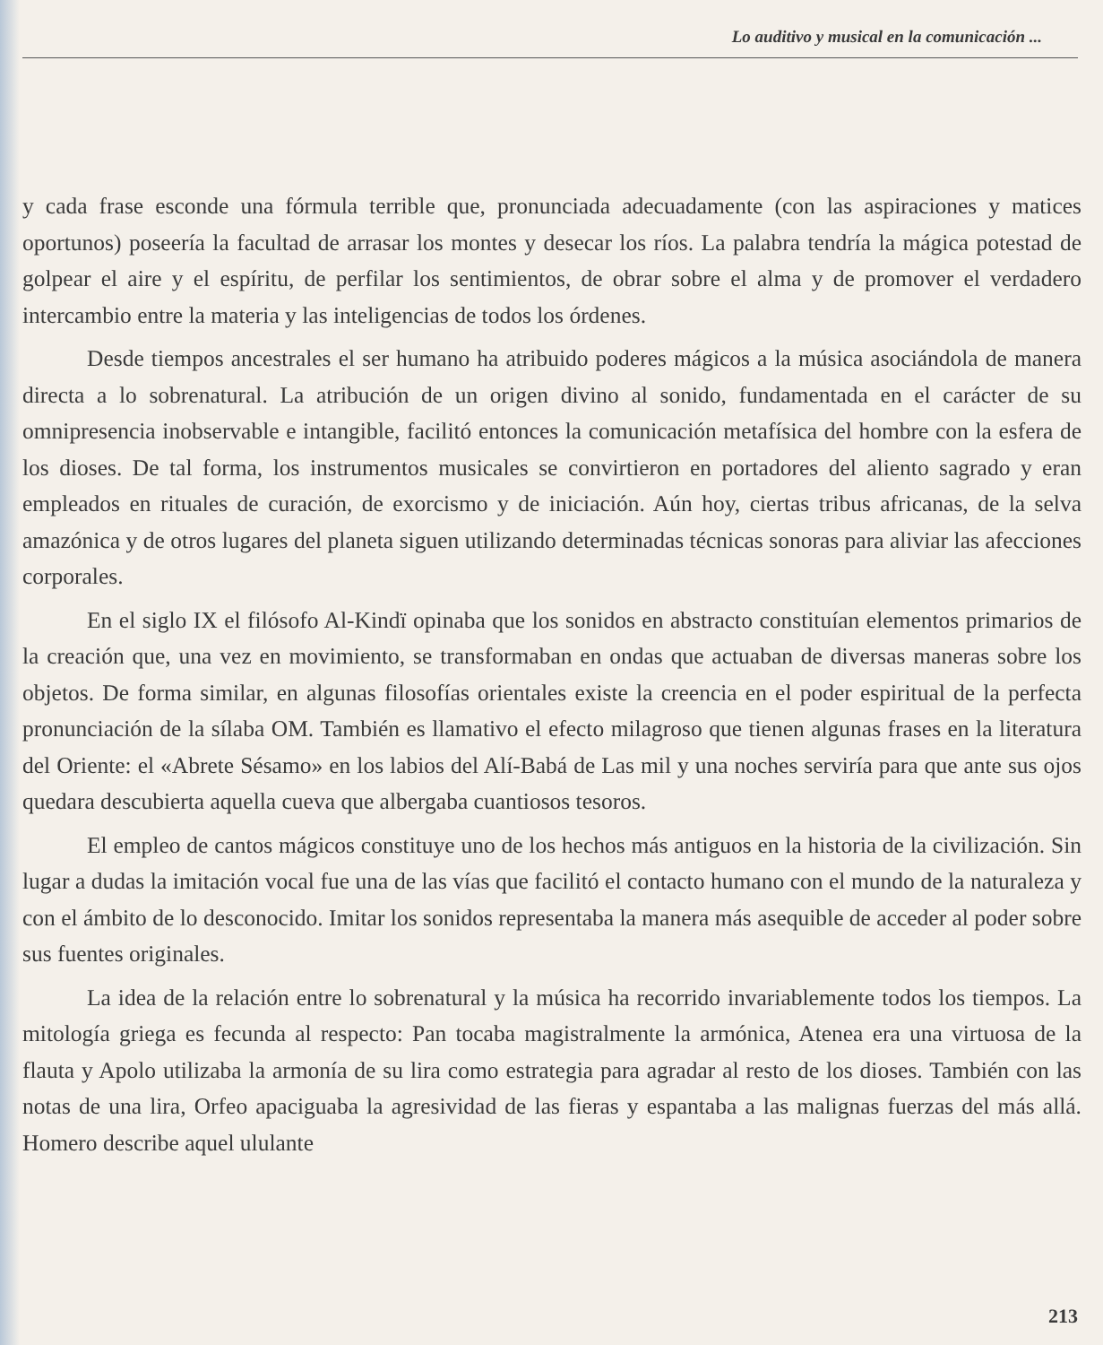Lo auditivo y musical en la comunicación ...
y cada frase esconde una fórmula terrible que, pronunciada adecuadamente (con las aspiraciones y matices oportunos) poseería la facultad de arrasar los montes y desecar los ríos. La palabra tendría la mágica potestad de golpear el aire y el espíritu, de perfilar los sentimientos, de obrar sobre el alma y de promover el verdadero intercambio entre la materia y las inteligencias de todos los órdenes.
Desde tiempos ancestrales el ser humano ha atribuido poderes mágicos a la música asociándola de manera directa a lo sobrenatural. La atribución de un origen divino al sonido, fundamentada en el carácter de su omnipresencia inobservable e intangible, facilitó entonces la comunicación metafísica del hombre con la esfera de los dioses. De tal forma, los instrumentos musicales se convirtieron en portadores del aliento sagrado y eran empleados en rituales de curación, de exorcismo y de iniciación. Aún hoy, ciertas tribus africanas, de la selva amazónica y de otros lugares del planeta siguen utilizando determinadas técnicas sonoras para aliviar las afecciones corporales.
En el siglo IX el filósofo Al-Kindï opinaba que los sonidos en abstracto constituían elementos primarios de la creación que, una vez en movimiento, se transformaban en ondas que actuaban de diversas maneras sobre los objetos. De forma similar, en algunas filosofías orientales existe la creencia en el poder espiritual de la perfecta pronunciación de la sílaba OM. También es llamativo el efecto milagroso que tienen algunas frases en la literatura del Oriente: el «Abrete Sésamo» en los labios del Alí-Babá de Las mil y una noches serviría para que ante sus ojos quedara descubierta aquella cueva que albergaba cuantiosos tesoros.
El empleo de cantos mágicos constituye uno de los hechos más antiguos en la historia de la civilización. Sin lugar a dudas la imitación vocal fue una de las vías que facilitó el contacto humano con el mundo de la naturaleza y con el ámbito de lo desconocido. Imitar los sonidos representaba la manera más asequible de acceder al poder sobre sus fuentes originales.
La idea de la relación entre lo sobrenatural y la música ha recorrido invariablemente todos los tiempos. La mitología griega es fecunda al respecto: Pan tocaba magistralmente la armónica, Atenea era una virtuosa de la flauta y Apolo utilizaba la armonía de su lira como estrategia para agradar al resto de los dioses. También con las notas de una lira, Orfeo apaciguaba la agresividad de las fieras y espantaba a las malignas fuerzas del más allá. Homero describe aquel ululante
213